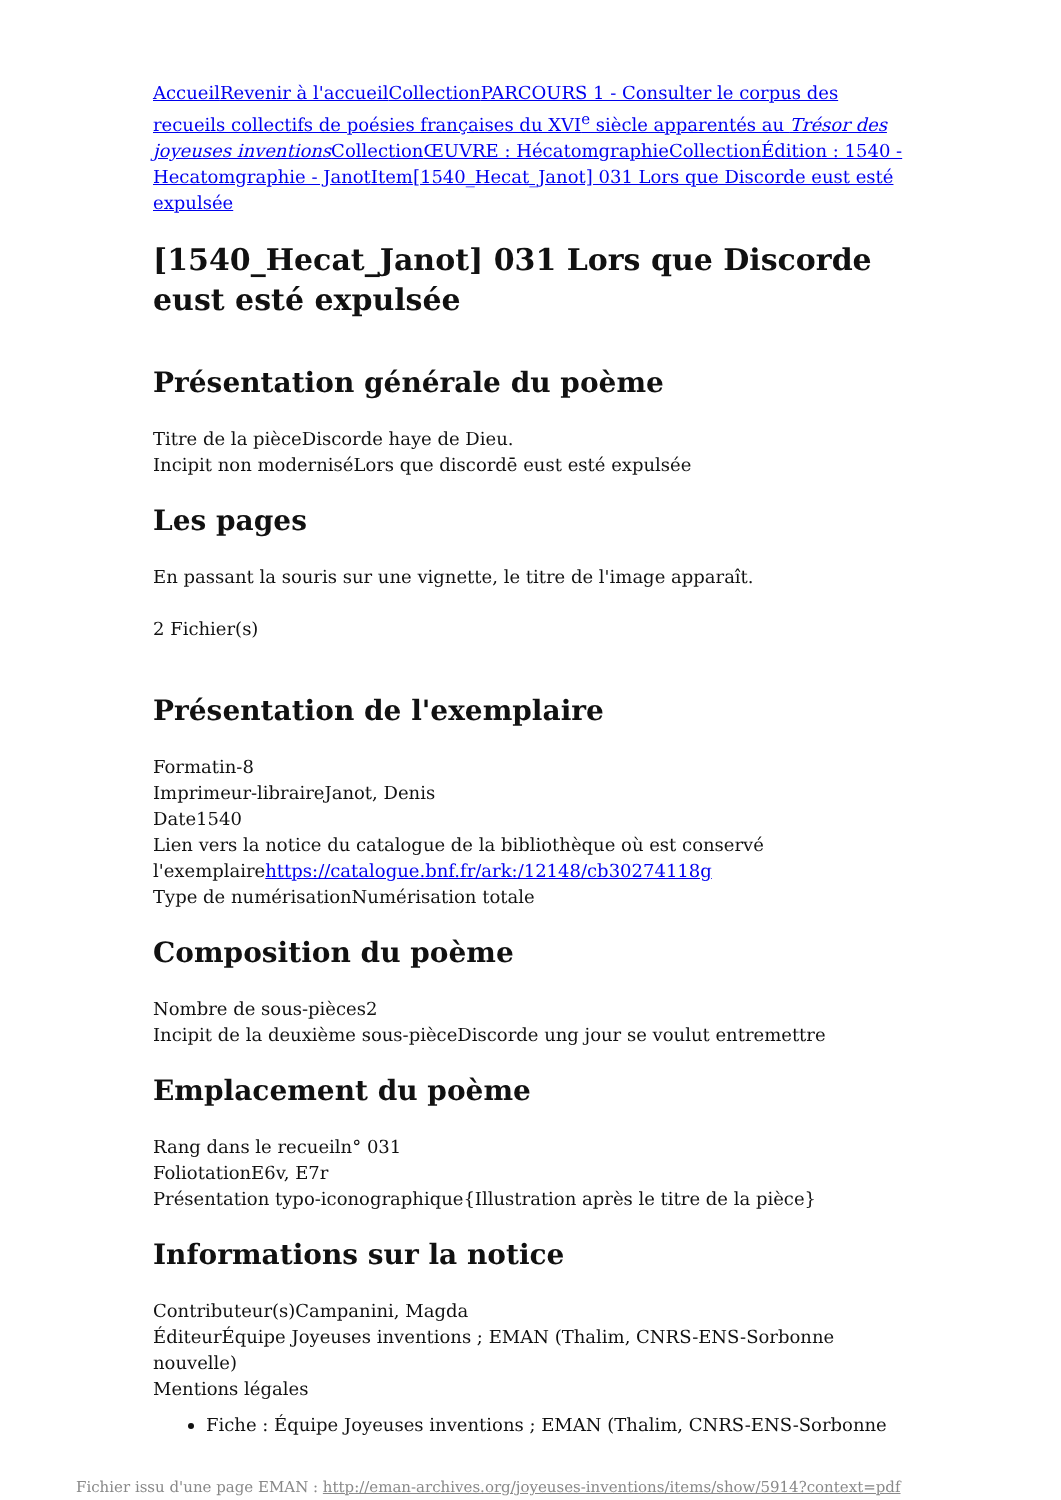Accueil Revenir à l'accueil Collection PARCOURS 1 - Consulter le corpus des recueils collectifs de poésies françaises du XVI<sup>e</sup> siècle apparentés au Trésor des joyeuses inventions Collection ŒUVRE : Hécatomgraphie Collection Édition : 1540 - Hecatomgraphie - Janot Item[1540_Hecat_Janot] 031 Lors que Discorde eust esté expulsée
[1540_Hecat_Janot] 031 Lors que Discorde eust esté expulsée
Présentation générale du poème
Titre de la pièceDiscorde haye de Dieu.
Incipit non moderniséLors que discordē eust esté expulsée
Les pages
En passant la souris sur une vignette, le titre de l'image apparaît.
2 Fichier(s)
Présentation de l'exemplaire
Formatin-8
Imprimeur-libraireJanot, Denis
Date1540
Lien vers la notice du catalogue de la bibliothèque où est conservé l'exemplairehttps://catalogue.bnf.fr/ark:/12148/cb30274118g
Type de numérisationNumérisation totale
Composition du poème
Nombre de sous-pièces2
Incipit de la deuxième sous-pièceDiscorde ung jour se voulut entremettre
Emplacement du poème
Rang dans le recueiln° 031
FoliotationE6v, E7r
Présentation typo-iconographique{Illustration après le titre de la pièce}
Informations sur la notice
Contributeur(s)Campanini, Magda
ÉditeurÉquipe Joyeuses inventions ; EMAN (Thalim, CNRS-ENS-Sorbonne nouvelle)
Mentions légales
Fiche : Équipe Joyeuses inventions ; EMAN (Thalim, CNRS-ENS-Sorbonne
Fichier issu d'une page EMAN : http://eman-archives.org/joyeuses-inventions/items/show/5914?context=pdf